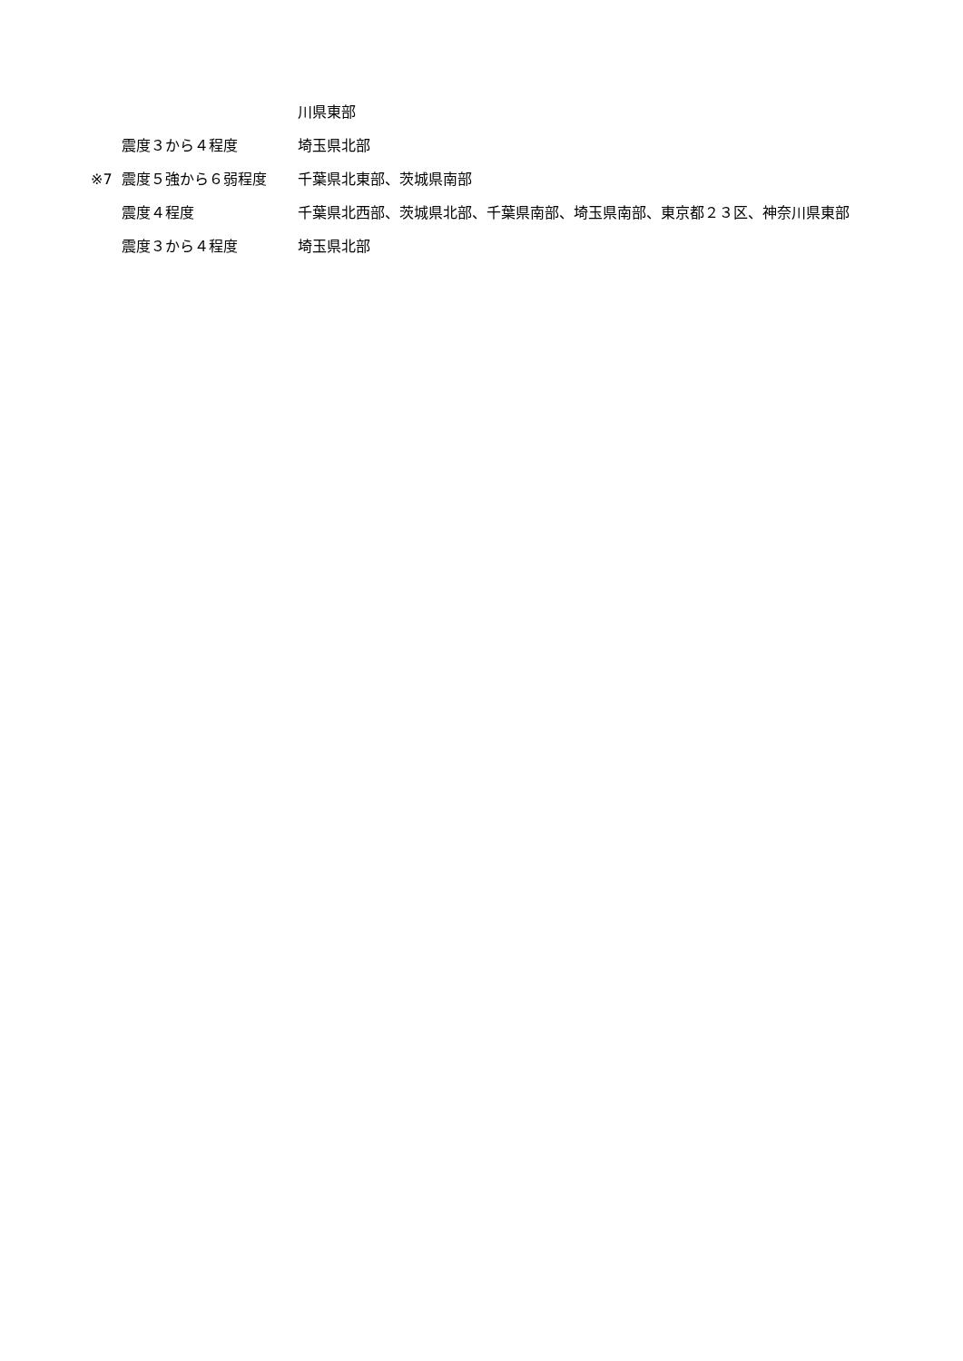川県東部
震度３から４程度 埼玉県北部
※7 震度５強から６弱程度 千葉県北東部、茨城県南部
震度４程度 千葉県北西部、茨城県北部、千葉県南部、埼玉県南部、東京都２３区、神奈川県東部
震度３から４程度 埼玉県北部